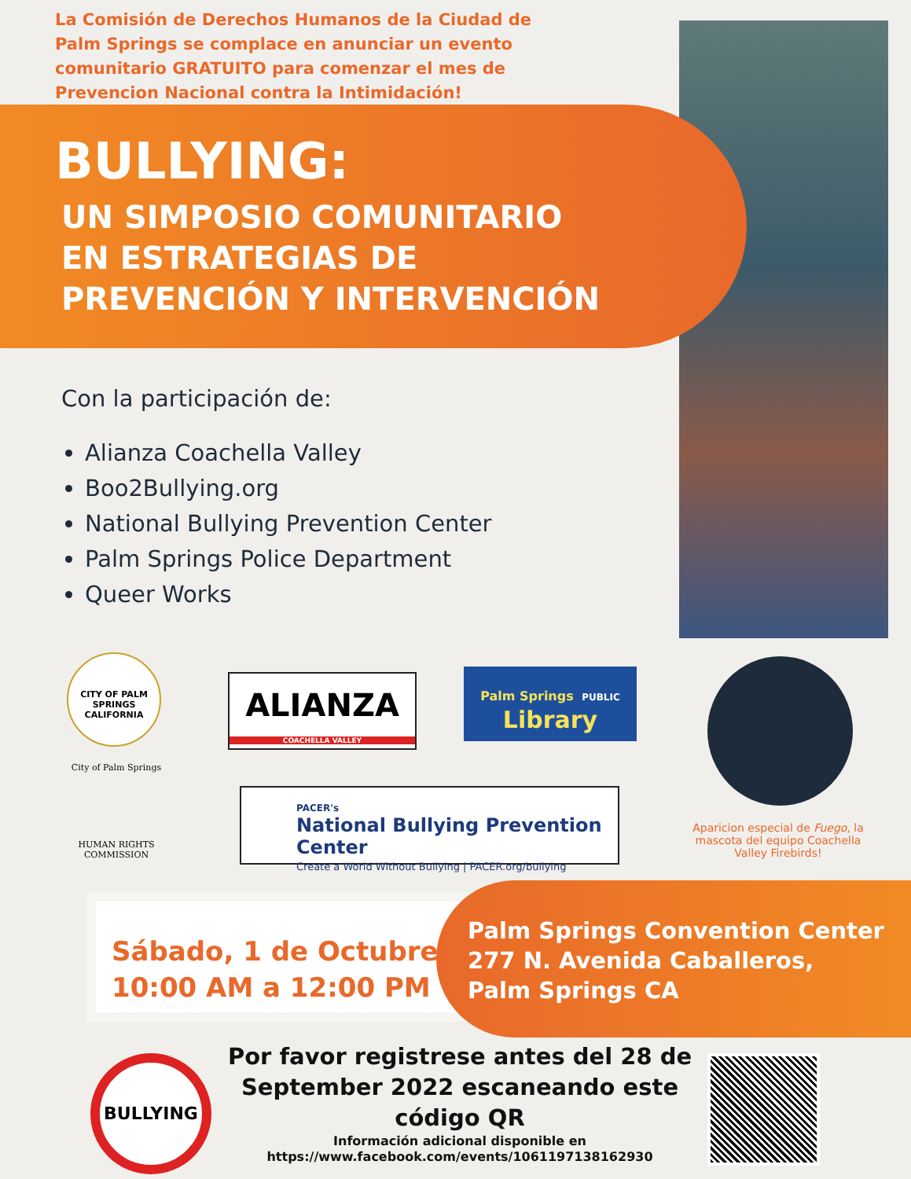La Comisión de Derechos Humanos de la Ciudad de Palm Springs se complace en anunciar un evento comunitario GRATUITO para comenzar el mes de Prevencion Nacional contra la Intimidación!
BULLYING:
UN SIMPOSIO COMUNITARIO
EN ESTRATEGIAS DE
PREVENCIÓN Y INTERVENCIÓN
Con la participación de:
Alianza Coachella Valley
Boo2Bullying.org
National Bullying Prevention Center
Palm Springs Police Department
Queer Works
CITY OF PALM SPRINGS CALIFORNIA
ALIANZA
COACHELLA VALLEY
Palm Springs PUBLIC
Library
City of Palm Springs
HUMAN RIGHTS COMMISSION
PACER's
National Bullying Prevention Center
Create a World Without Bullying | PACER.org/bullying
Aparicion especial de Fuego, la mascota del equipo Coachella Valley Firebirds!
Sábado, 1 de Octubre
10:00 AM a 12:00 PM
Palm Springs Convention Center
277 N. Avenida Caballeros,
Palm Springs CA
BULLYING
Por favor registrese antes del 28 de September 2022 escaneando este código QR
Información adicional disponible en https://www.facebook.com/events/1061197138162930